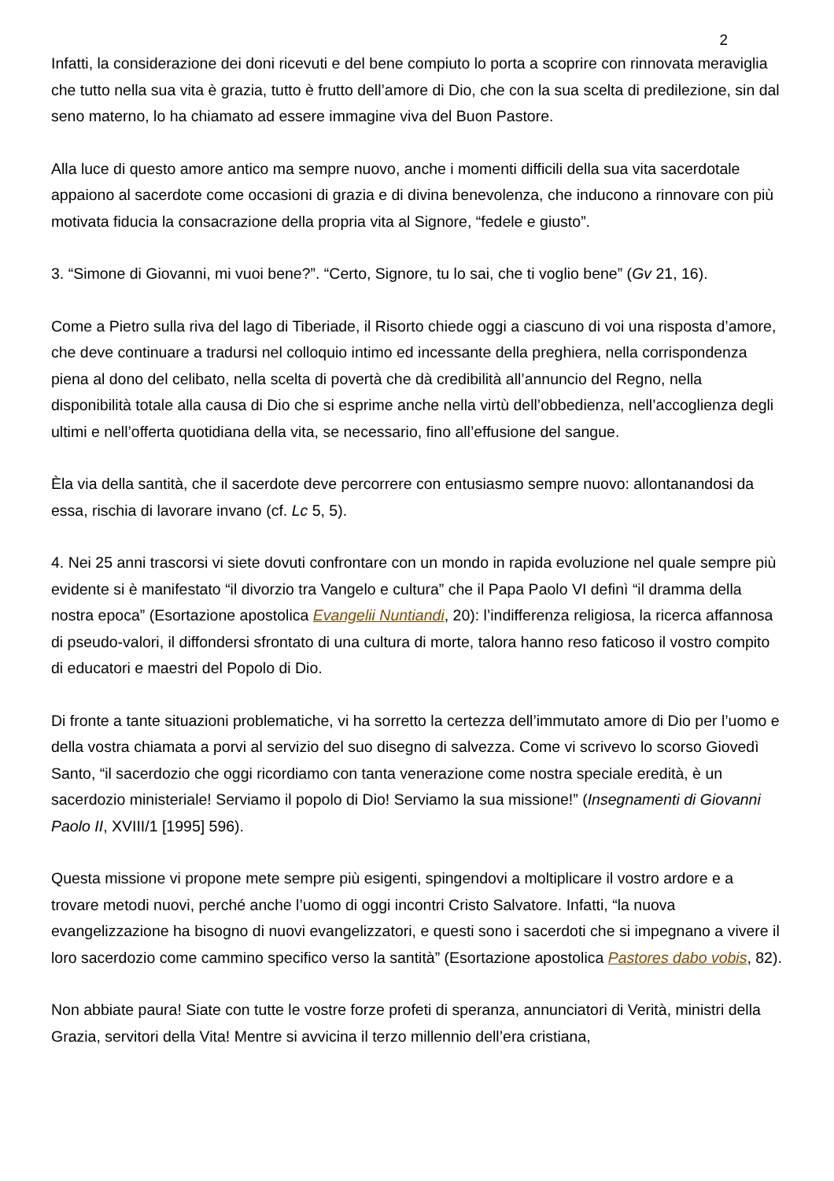2
Infatti, la considerazione dei doni ricevuti e del bene compiuto lo porta a scoprire con rinnovata meraviglia che tutto nella sua vita è grazia, tutto è frutto dell’amore di Dio, che con la sua scelta di predilezione, sin dal seno materno, lo ha chiamato ad essere immagine viva del Buon Pastore.
Alla luce di questo amore antico ma sempre nuovo, anche i momenti difficili della sua vita sacerdotale appaiono al sacerdote come occasioni di grazia e di divina benevolenza, che inducono a rinnovare con più motivata fiducia la consacrazione della propria vita al Signore, “fedele e giusto”.
3. “Simone di Giovanni, mi vuoi bene?”. “Certo, Signore, tu lo sai, che ti voglio bene” (Gv 21, 16).
Come a Pietro sulla riva del lago di Tiberiade, il Risorto chiede oggi a ciascuno di voi una risposta d’amore, che deve continuare a tradursi nel colloquio intimo ed incessante della preghiera, nella corrispondenza piena al dono del celibato, nella scelta di povertà che dà credibilità all’annuncio del Regno, nella disponibilità totale alla causa di Dio che si esprime anche nella virtù dell’obbedienza, nell’accoglienza degli ultimi e nell’offerta quotidiana della vita, se necessario, fino all’effusione del sangue.
Èla via della santità, che il sacerdote deve percorrere con entusiasmo sempre nuovo: allontanandosi da essa, rischia di lavorare invano (cf. Lc 5, 5).
4. Nei 25 anni trascorsi vi siete dovuti confrontare con un mondo in rapida evoluzione nel quale sempre più evidente si è manifestato “il divorzio tra Vangelo e cultura” che il Papa Paolo VI definì “il dramma della nostra epoca” (Esortazione apostolica Evangelii Nuntiandi, 20): l’indifferenza religiosa, la ricerca affannosa di pseudo-valori, il diffondersi sfrontato di una cultura di morte, talora hanno reso faticoso il vostro compito di educatori e maestri del Popolo di Dio.
Di fronte a tante situazioni problematiche, vi ha sorretto la certezza dell’immutato amore di Dio per l’uomo e della vostra chiamata a porvi al servizio del suo disegno di salvezza. Come vi scrivevo lo scorso Giovedì Santo, “il sacerdozio che oggi ricordiamo con tanta venerazione come nostra speciale eredità, è un sacerdozio ministeriale! Serviamo il popolo di Dio! Serviamo la sua missione!” (Insegnamenti di Giovanni Paolo II, XVIII/1 [1995] 596).
Questa missione vi propone mete sempre più esigenti, spingendovi a moltiplicare il vostro ardore e a trovare metodi nuovi, perché anche l’uomo di oggi incontri Cristo Salvatore. Infatti, “la nuova evangelizzazione ha bisogno di nuovi evangelizzatori, e questi sono i sacerdoti che si impegnano a vivere il loro sacerdozio come cammino specifico verso la santità” (Esortazione apostolica Pastores dabo vobis, 82).
Non abbiate paura! Siate con tutte le vostre forze profeti di speranza, annunciatori di Verità, ministri della Grazia, servitori della Vita! Mentre si avvicina il terzo millennio dell’era cristiana,